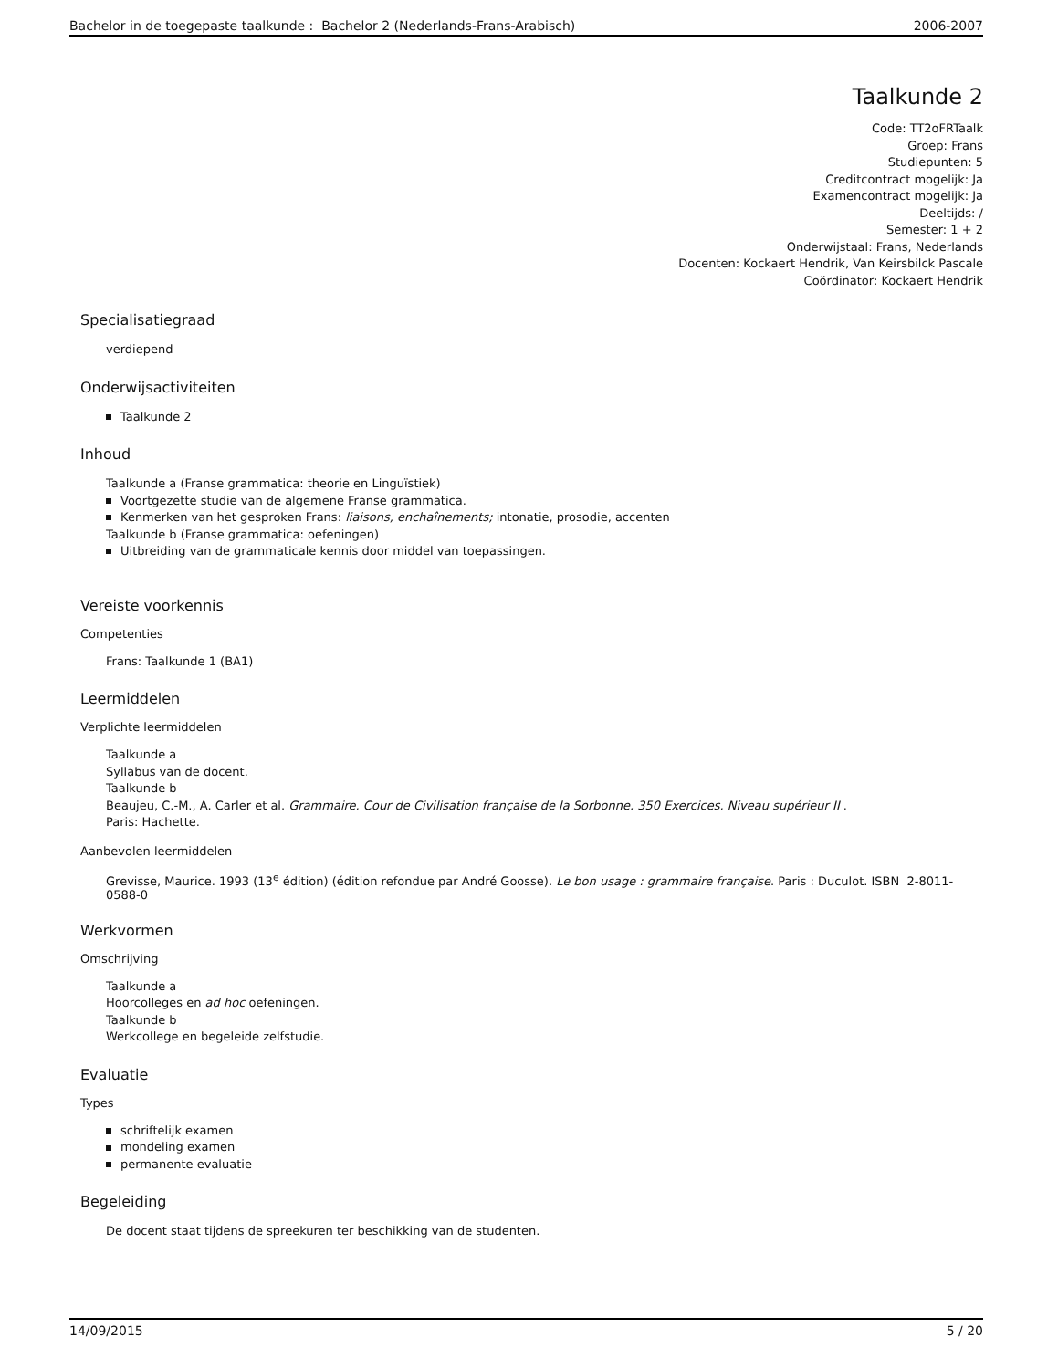Bachelor in de toegepaste taalkunde : Bachelor 2 (Nederlands-Frans-Arabisch) 2006-2007
Taalkunde 2
Code: TT2oFRTaalk
Groep: Frans
Studiepunten: 5
Creditcontract mogelijk: Ja
Examencontract mogelijk: Ja
Deeltijds: /
Semester: 1 + 2
Onderwijstaal: Frans, Nederlands
Docenten: Kockaert Hendrik, Van Keirsbilck Pascale
Coördinator: Kockaert Hendrik
Specialisatiegraad
verdiepend
Onderwijsactiviteiten
Taalkunde 2
Inhoud
Taalkunde a (Franse grammatica: theorie en Linguïstiek)
Voortgezette studie van de algemene Franse grammatica.
Kenmerken van het gesproken Frans: liaisons, enchaînements; intonatie, prosodie, accenten
Taalkunde b (Franse grammatica: oefeningen)
Uitbreiding van de grammaticale kennis door middel van toepassingen.
Vereiste voorkennis
Competenties
Frans: Taalkunde 1 (BA1)
Leermiddelen
Verplichte leermiddelen
Taalkunde a
Syllabus van de docent.
Taalkunde b
Beaujeu, C.-M., A. Carler et al. Grammaire. Cour de Civilisation française de la Sorbonne. 350 Exercices. Niveau supérieur II .
Paris: Hachette.
Aanbevolen leermiddelen
Grevisse, Maurice. 1993 (13<sup>e</sup> édition) (édition refondue par André Goosse). Le bon usage : grammaire française. Paris : Duculot. ISBN 2-8011-0588-0
Werkvormen
Omschrijving
Taalkunde a
Hoorcolleges en ad hoc oefeningen.
Taalkunde b
Werkcollege en begeleide zelfstudie.
Evaluatie
Types
schriftelijk examen
mondeling examen
permanente evaluatie
Begeleiding
De docent staat tijdens de spreekuren ter beschikking van de studenten.
14/09/2015 5 / 20